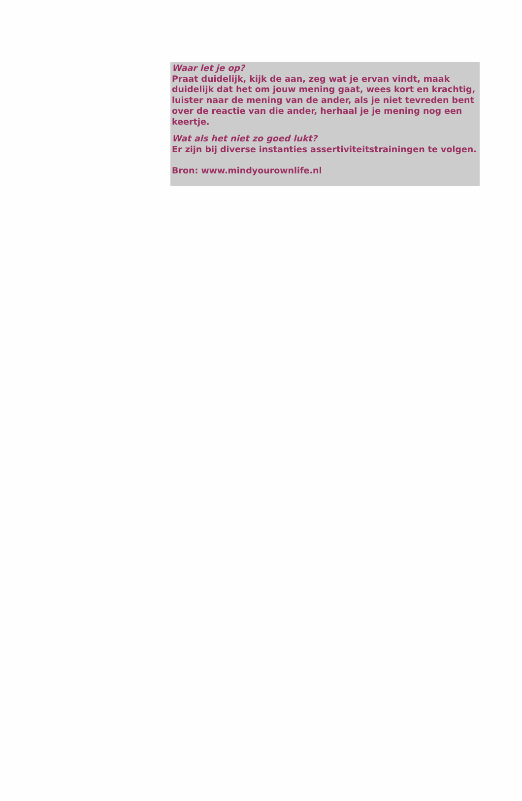Waar let je op?
Praat duidelijk, kijk de aan, zeg wat je ervan vindt, maak duidelijk dat het om jouw mening gaat, wees kort en krachtig, luister naar de mening van de ander, als je niet tevreden bent over de reactie van die ander, herhaal je je mening nog een keertje.
Wat als het niet zo goed lukt?
Er zijn bij diverse instanties assertiviteitstrainingen te volgen.
Bron: www.mindyourownlife.nl